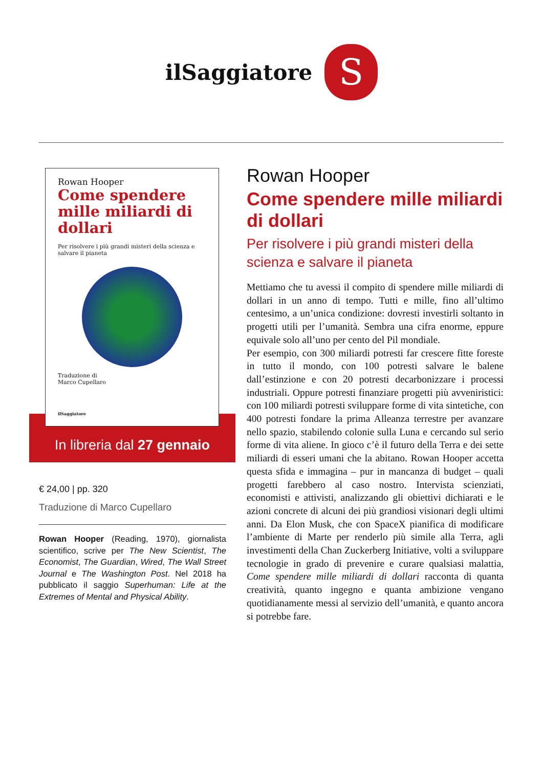ilSaggiatore S
Rowan Hooper
Come spendere mille miliardi di dollari
Per risolvere i più grandi misteri della scienza e salvare il pianeta
Traduzione di
Marco Cupellaro
ilSaggiatore
In libreria dal 27 gennaio
€ 24,00 | pp. 320
Traduzione di Marco Cupellaro
Rowan Hooper (Reading, 1970), giornalista scientifico, scrive per The New Scientist, The Economist, The Guardian, Wired, The Wall Street Journal e The Washington Post. Nel 2018 ha pubblicato il saggio Superhuman: Life at the Extremes of Mental and Physical Ability.
Rowan Hooper
Come spendere mille miliardi di dollari
Per risolvere i più grandi misteri della scienza e salvare il pianeta
Mettiamo che tu avessi il compito di spendere mille miliardi di dollari in un anno di tempo. Tutti e mille, fino all’ultimo centesimo, a un’unica condizione: dovresti investirli soltanto in progetti utili per l’umanità. Sembra una cifra enorme, eppure equivale solo all’uno per cento del Pil mondiale.
Per esempio, con 300 miliardi potresti far crescere fitte foreste in tutto il mondo, con 100 potresti salvare le balene dall’estinzione e con 20 potresti decarbonizzare i processi industriali. Oppure potresti finanziare progetti più avveniristici: con 100 miliardi potresti sviluppare forme di vita sintetiche, con 400 potresti fondare la prima Alleanza terrestre per avanzare nello spazio, stabilendo colonie sulla Luna e cercando sul serio forme di vita aliene. In gioco c’è il futuro della Terra e dei sette miliardi di esseri umani che la abitano. Rowan Hooper accetta questa sfida e immagina – pur in mancanza di budget – quali progetti farebbero al caso nostro. Intervista scienziati, economisti e attivisti, analizzando gli obiettivi dichiarati e le azioni concrete di alcuni dei più grandiosi visionari degli ultimi anni. Da Elon Musk, che con SpaceX pianifica di modificare l’ambiente di Marte per renderlo più simile alla Terra, agli investimenti della Chan Zuckerberg Initiative, volti a sviluppare tecnologie in grado di prevenire e curare qualsiasi malattia, Come spendere mille miliardi di dollari racconta di quanta creatività, quanto ingegno e quanta ambizione vengano quotidianamente messi al servizio dell’umanità, e quanto ancora si potrebbe fare.